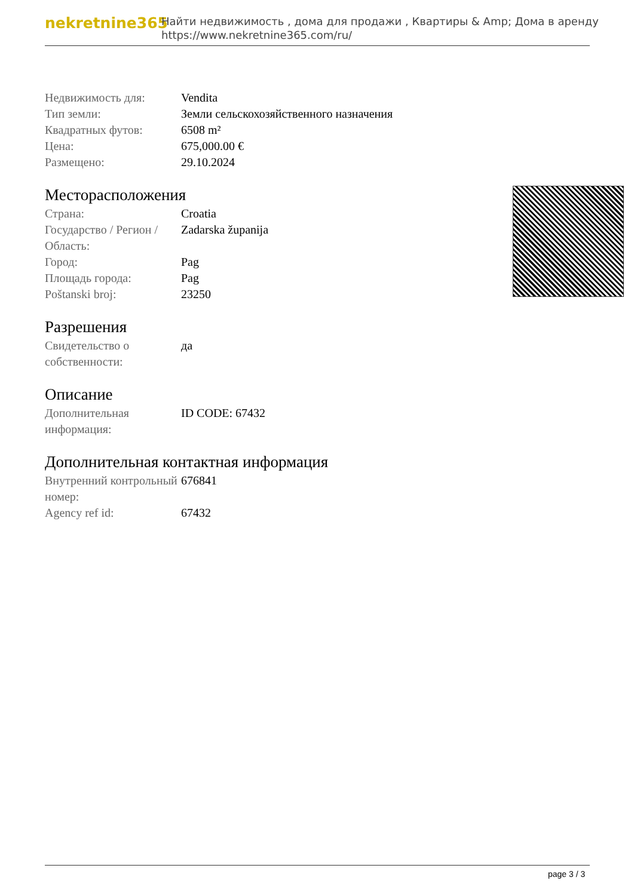nekretnine365
Найти недвижимость , дома для продажи , Квартиры & Amp; Дома в аренду
https://www.nekretnine365.com/ru/
| Недвижимость для: | Vendita |
| Тип земли: | Земли сельскохозяйственного назначения |
| Квадратных футов: | 6508 m² |
| Цена: | 675,000.00 € |
| Размещено: | 29.10.2024 |
Месторасположения
| Страна: | Croatia |
| Государство / Регион / Область: | Zadarska županija |
| Город: | Pag |
| Площадь города: | Pag |
| Poštanski broj: | 23250 |
Разрешения
| Свидетельство о собственности: | да |
Описание
| Дополнительная информация: | ID CODE: 67432 |
Дополнительная контактная информация
| Внутренний контрольный номер: | 676841 |
| Agency ref id: | 67432 |
page 3 / 3